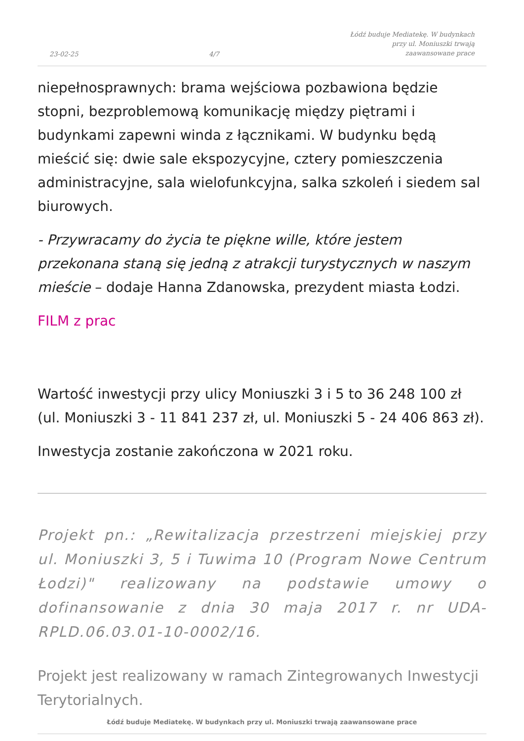23-02-25 4/7 Łódź buduje Mediatekę. W budynkach
przy ul. Moniuszki trwają
zaawansowane prace
niepełnosprawnych: brama wejściowa pozbawiona będzie stopni, bezproblemową komunikację między piętrami i budynkami zapewni winda z łącznikami. W budynku będą mieścić się: dwie sale ekspozycyjne, cztery pomieszczenia administracyjne, sala wielofunkcyjna, salka szkoleń i siedem sal biurowych.
- Przywracamy do życia te piękne wille, które jestem przekonana staną się jedną z atrakcji turystycznych w naszym mieście – dodaje Hanna Zdanowska, prezydent miasta Łodzi.
FILM z prac
Wartość inwestycji przy ulicy Moniuszki 3 i 5 to 36 248 100 zł (ul. Moniuszki 3 - 11 841 237 zł, ul. Moniuszki 5 - 24 406 863 zł).
Inwestycja zostanie zakończona w 2021 roku.
Projekt pn.: „Rewitalizacja przestrzeni miejskiej przy ul. Moniuszki 3, 5 i Tuwima 10 (Program Nowe Centrum Łodzi)" realizowany na podstawie umowy o dofinansowanie z dnia 30 maja 2017 r. nr UDA-RPLD.06.03.01-10-0002/16.
Projekt jest realizowany w ramach Zintegrowanych Inwestycji Terytorialnych.
Łódź buduje Mediatekę. W budynkach przy ul. Moniuszki trwają zaawansowane prace